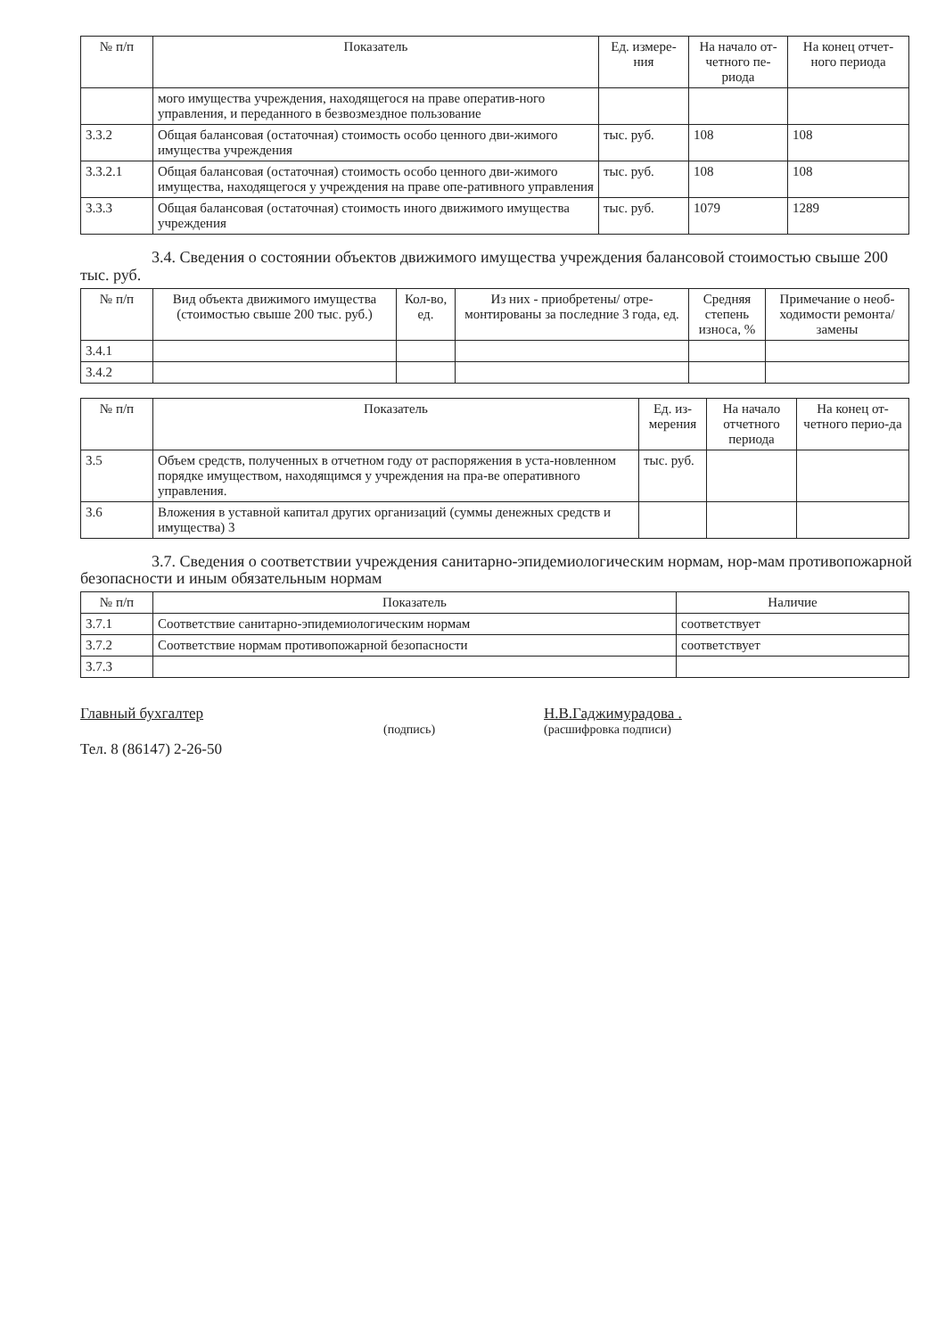| № п/п | Показатель | Ед. измере-ния | На начало от-четного пе-риода | На конец отчет-ного периода |
| --- | --- | --- | --- | --- |
| | мого имущества учреждения, находящегося на праве оператив-ного управления, и переданного в безвозмездное пользование | | | |
| 3.3.2 | Общая балансовая (остаточная) стоимость особо ценного дви-жимого имущества учреждения | тыс. руб. | 108 | 108 |
| 3.3.2.1 | Общая балансовая (остаточная) стоимость особо ценного дви-жимого имущества, находящегося у учреждения на праве опе-ративного управления | тыс. руб. | 108 | 108 |
| 3.3.3 | Общая балансовая (остаточная) стоимость иного движимого имущества учреждения | тыс. руб. | 1079 | 1289 |
3.4. Сведения о состоянии объектов движимого имущества учреждения балансовой стоимостью свыше 200 тыс. руб.
| № п/п | Вид объекта движимого имущества (стоимостью свыше 200 тыс. руб.) | Кол-во, ед. | Из них - приобретены/ отре-монтированы за последние 3 года, ед. | Средняя степень износа, % | Примечание о необ-ходимости ремонта/замены |
| --- | --- | --- | --- | --- | --- |
| 3.4.1 | | | | | |
| 3.4.2 | | | | | |
| № п/п | Показатель | Ед. из-мерения | На начало отчетного периода | На конец от-четного перио-да |
| --- | --- | --- | --- | --- |
| 3.5 | Объем средств, полученных в отчетном году от распоряжения в уста-новленном порядке имуществом, находящимся у учреждения на пра-ве оперативного управления. | тыс. руб. | | |
| 3.6 | Вложения в уставной капитал других организаций (суммы денежных средств и имущества) 3 | | | |
3.7. Сведения о соответствии учреждения санитарно-эпидемиологическим нормам, нор-мам противопожарной безопасности и иным обязательным нормам
| № п/п | Показатель | Наличие |
| --- | --- | --- |
| 3.7.1 | Соответствие санитарно-эпидемиологическим нормам | соответствует |
| 3.7.2 | Соответствие нормам противопожарной безопасности | соответствует |
| 3.7.3 | | |
Главный бухгалтер
Тел. 8 (86147) 2-26-50
(подпись)
Н.В.Гаджимурадова .
(расшифровка подписи)